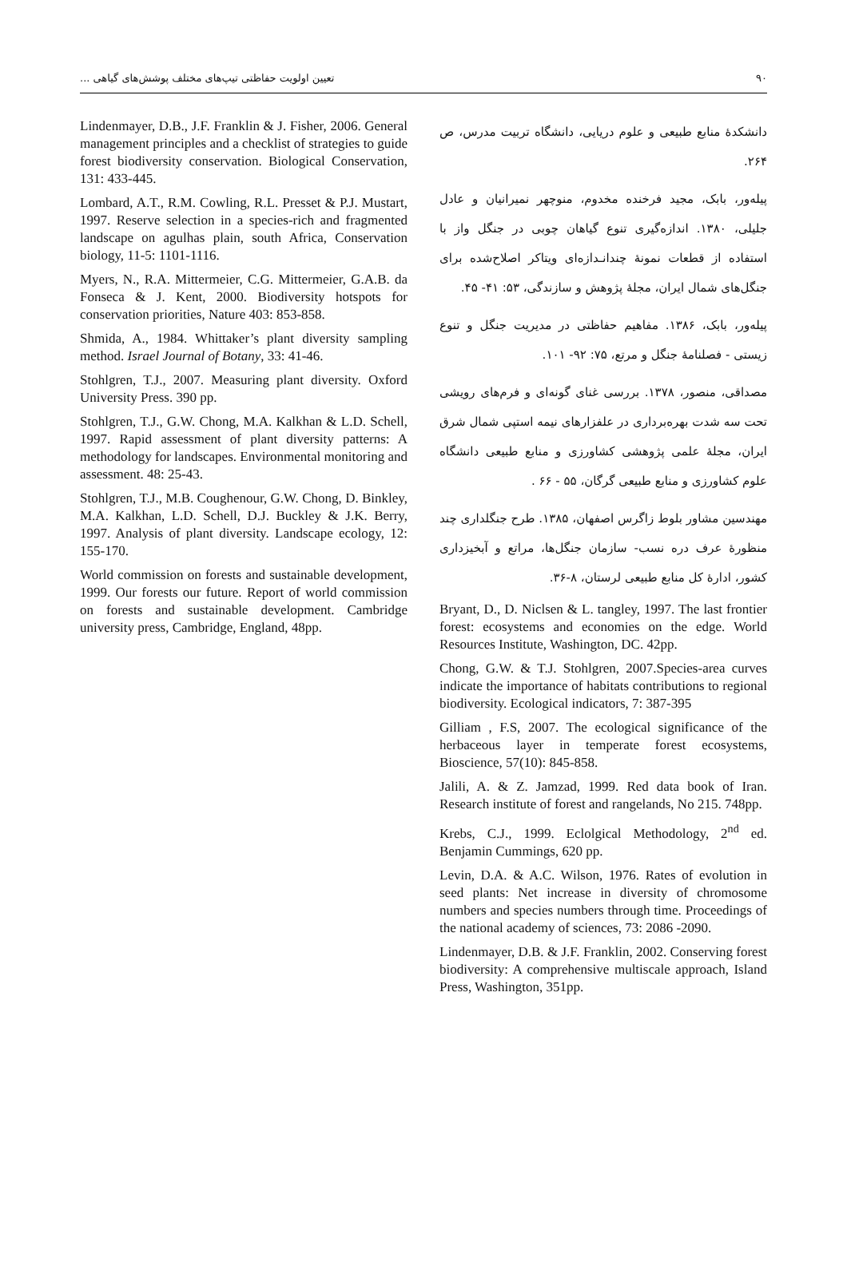۹۰ تعیین اولویت حفاظتی تیپ‌های مختلف پوشش‌های گیاهی ...
دانشکدهٔ منابع طبیعی و علوم دریایی، دانشگاه تربیت مدرس، ص ۲۶۴.
پیله‌ور، بابک، مجید فرخنده مخدوم، منوچهر نمیرانیان و عادل جلیلی، ۱۳۸۰. اندازه‌گیری تنوع گیاهان چوبی در جنگل واز با استفاده از قطعات نمونهٔ چندانـدازه‌ای ویتاکر اصلاح‌شده برای جنگل‌های شمال ایران، مجلهٔ پژوهش و سازندگی، ۵۳: ۴۱- ۴۵.
پیله‌ور، بابک، ۱۳۸۶. مفاهیم حفاظتی در مدیریت جنگل و تنوع زیستی - فصلنامهٔ جنگل و مرتع، ۷۵: ۹۲- ۱۰۱.
مصداقی، منصور، ۱۳۷۸. بررسی غنای گونه‌ای و فرم‌های رویشی تحت سه شدت بهره‌برداری در علفزارهای نیمه استپی شمال شرق ایران، مجلهٔ علمی پژوهشی کشاورزی و منابع طبیعی دانشگاه علوم کشاورزی و منابع طبیعی گرگان، ۵۵ - ۶۶ .
مهندسین مشاور بلوط زاگرس اصفهان، ۱۳۸۵. طرح جنگلداری چند منظورهٔ عرف دره نسب- سازمان جنگل‌ها، مراتع و آبخیزداری کشور، ادارهٔ کل منابع طبیعی لرستان، ۸-۳۶.
Bryant, D., D. Niclsen & L. tangley, 1997. The last frontier forest: ecosystems and economies on the edge. World Resources Institute, Washington, DC. 42pp.
Chong, G.W. & T.J. Stohlgren, 2007.Species-area curves indicate the importance of habitats contributions to regional biodiversity. Ecological indicators, 7: 387-395
Gilliam , F.S, 2007. The ecological significance of the herbaceous layer in temperate forest ecosystems, Bioscience, 57(10): 845-858.
Jalili, A. & Z. Jamzad, 1999. Red data book of Iran. Research institute of forest and rangelands, No 215. 748pp.
Krebs, C.J., 1999. Eclolgical Methodology, 2<sup>nd</sup> ed. Benjamin Cummings, 620 pp.
Levin, D.A. & A.C. Wilson, 1976. Rates of evolution in seed plants: Net increase in diversity of chromosome numbers and species numbers through time. Proceedings of the national academy of sciences, 73: 2086 -2090.
Lindenmayer, D.B. & J.F. Franklin, 2002. Conserving forest biodiversity: A comprehensive multiscale approach, Island Press, Washington, 351pp.
Lindenmayer, D.B., J.F. Franklin & J. Fisher, 2006. General management principles and a checklist of strategies to guide forest biodiversity conservation. Biological Conservation, 131: 433-445.
Lombard, A.T., R.M. Cowling, R.L. Presset & P.J. Mustart, 1997. Reserve selection in a species-rich and fragmented landscape on agulhas plain, south Africa, Conservation biology, 11-5: 1101-1116.
Myers, N., R.A. Mittermeier, C.G. Mittermeier, G.A.B. da Fonseca & J. Kent, 2000. Biodiversity hotspots for conservation priorities, Nature 403: 853-858.
Shmida, A., 1984. Whittaker’s plant diversity sampling method. Israel Journal of Botany, 33: 41-46.
Stohlgren, T.J., 2007. Measuring plant diversity. Oxford University Press. 390 pp.
Stohlgren, T.J., G.W. Chong, M.A. Kalkhan & L.D. Schell, 1997. Rapid assessment of plant diversity patterns: A methodology for landscapes. Environmental monitoring and assessment. 48: 25-43.
Stohlgren, T.J., M.B. Coughenour, G.W. Chong, D. Binkley, M.A. Kalkhan, L.D. Schell, D.J. Buckley & J.K. Berry, 1997. Analysis of plant diversity. Landscape ecology, 12: 155-170.
World commission on forests and sustainable development, 1999. Our forests our future. Report of world commission on forests and sustainable development. Cambridge university press, Cambridge, England, 48pp.